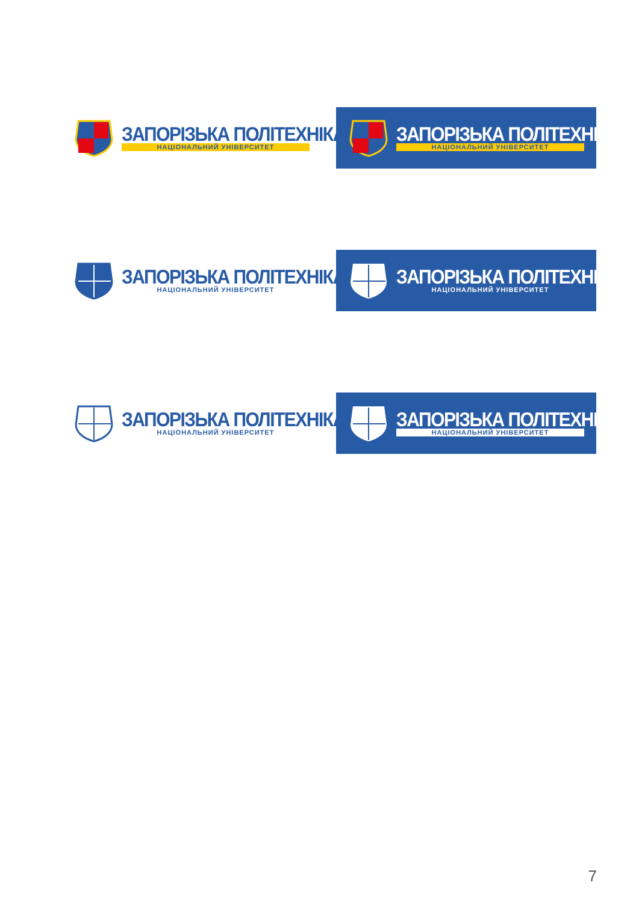ЗАПОРІЗЬКА ПОЛІТЕХНІКА
НАЦІОНАЛЬНИЙ УНІВЕРСИТЕТ
ЗАПОРІЗЬКА ПОЛІТЕХНІКА
НАЦІОНАЛЬНИЙ УНІВЕРСИТЕТ
ЗАПОРІЗЬКА ПОЛІТЕХНІКА
НАЦІОНАЛЬНИЙ УНІВЕРСИТЕТ
ЗАПОРІЗЬКА ПОЛІТЕХНІКА
НАЦІОНАЛЬНИЙ УНІВЕРСИТЕТ
ЗАПОРІЗЬКА ПОЛІТЕХНІКА
НАЦІОНАЛЬНИЙ УНІВЕРСИТЕТ
ЗАПОРІЗЬКА ПОЛІТЕХНІКА
НАЦІОНАЛЬНИЙ УНІВЕРСИТЕТ
7